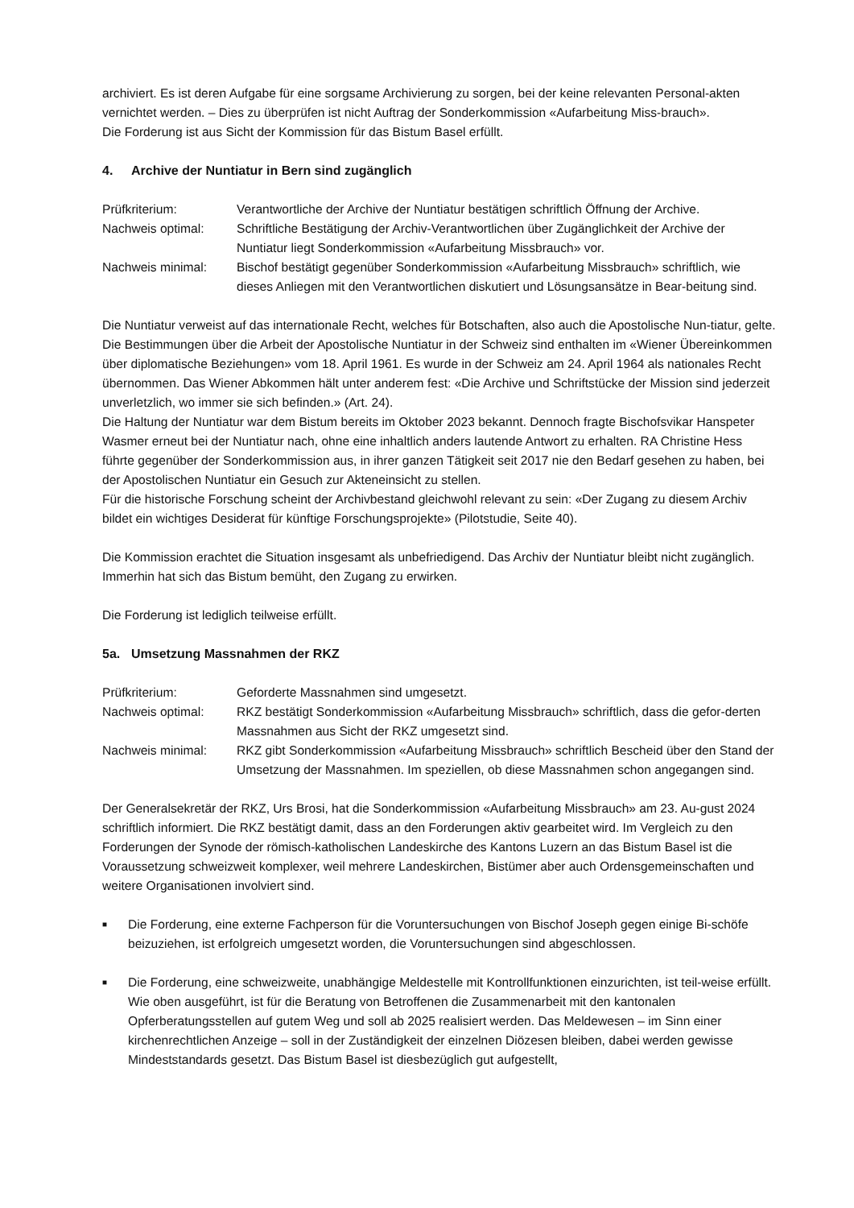archiviert. Es ist deren Aufgabe für eine sorgsame Archivierung zu sorgen, bei der keine relevanten Personal-akten vernichtet werden. – Dies zu überprüfen ist nicht Auftrag der Sonderkommission «Aufarbeitung Miss-brauch».
Die Forderung ist aus Sicht der Kommission für das Bistum Basel erfüllt.
4. Archive der Nuntiatur in Bern sind zugänglich
Prüfkriterium: Verantwortliche der Archive der Nuntiatur bestätigen schriftlich Öffnung der Archive.
Nachweis optimal: Schriftliche Bestätigung der Archiv-Verantwortlichen über Zugänglichkeit der Archive der Nuntiatur liegt Sonderkommission «Aufarbeitung Missbrauch» vor.
Nachweis minimal: Bischof bestätigt gegenüber Sonderkommission «Aufarbeitung Missbrauch» schriftlich, wie dieses Anliegen mit den Verantwortlichen diskutiert und Lösungsansätze in Bear-beitung sind.
Die Nuntiatur verweist auf das internationale Recht, welches für Botschaften, also auch die Apostolische Nun-tiatur, gelte. Die Bestimmungen über die Arbeit der Apostolische Nuntiatur in der Schweiz sind enthalten im «Wiener Übereinkommen über diplomatische Beziehungen» vom 18. April 1961. Es wurde in der Schweiz am 24. April 1964 als nationales Recht übernommen. Das Wiener Abkommen hält unter anderem fest: «Die Archive und Schriftstücke der Mission sind jederzeit unverletzlich, wo immer sie sich befinden.» (Art. 24).
Die Haltung der Nuntiatur war dem Bistum bereits im Oktober 2023 bekannt. Dennoch fragte Bischofsvikar Hanspeter Wasmer erneut bei der Nuntiatur nach, ohne eine inhaltlich anders lautende Antwort zu erhalten. RA Christine Hess führte gegenüber der Sonderkommission aus, in ihrer ganzen Tätigkeit seit 2017 nie den Bedarf gesehen zu haben, bei der Apostolischen Nuntiatur ein Gesuch zur Akteneinsicht zu stellen.
Für die historische Forschung scheint der Archivbestand gleichwohl relevant zu sein: «Der Zugang zu diesem Archiv bildet ein wichtiges Desiderat für künftige Forschungsprojekte» (Pilotstudie, Seite 40).
Die Kommission erachtet die Situation insgesamt als unbefriedigend. Das Archiv der Nuntiatur bleibt nicht zugänglich. Immerhin hat sich das Bistum bemüht, den Zugang zu erwirken.
Die Forderung ist lediglich teilweise erfüllt.
5a. Umsetzung Massnahmen der RKZ
Prüfkriterium: Geforderte Massnahmen sind umgesetzt.
Nachweis optimal: RKZ bestätigt Sonderkommission «Aufarbeitung Missbrauch» schriftlich, dass die gefor-derten Massnahmen aus Sicht der RKZ umgesetzt sind.
Nachweis minimal: RKZ gibt Sonderkommission «Aufarbeitung Missbrauch» schriftlich Bescheid über den Stand der Umsetzung der Massnahmen. Im speziellen, ob diese Massnahmen schon angegangen sind.
Der Generalsekretär der RKZ, Urs Brosi, hat die Sonderkommission «Aufarbeitung Missbrauch» am 23. Au-gust 2024 schriftlich informiert. Die RKZ bestätigt damit, dass an den Forderungen aktiv gearbeitet wird. Im Vergleich zu den Forderungen der Synode der römisch-katholischen Landeskirche des Kantons Luzern an das Bistum Basel ist die Voraussetzung schweizweit komplexer, weil mehrere Landeskirchen, Bistümer aber auch Ordensgemeinschaften und weitere Organisationen involviert sind.
■ Die Forderung, eine externe Fachperson für die Voruntersuchungen von Bischof Joseph gegen einige Bi-schöfe beizuziehen, ist erfolgreich umgesetzt worden, die Voruntersuchungen sind abgeschlossen.
■ Die Forderung, eine schweizweite, unabhängige Meldestelle mit Kontrollfunktionen einzurichten, ist teil-weise erfüllt. Wie oben ausgeführt, ist für die Beratung von Betroffenen die Zusammenarbeit mit den kantonalen Opferberatungsstellen auf gutem Weg und soll ab 2025 realisiert werden. Das Meldewesen – im Sinn einer kirchenrechtlichen Anzeige – soll in der Zuständigkeit der einzelnen Diözesen bleiben, dabei werden gewisse Mindeststandards gesetzt. Das Bistum Basel ist diesbezüglich gut aufgestellt,